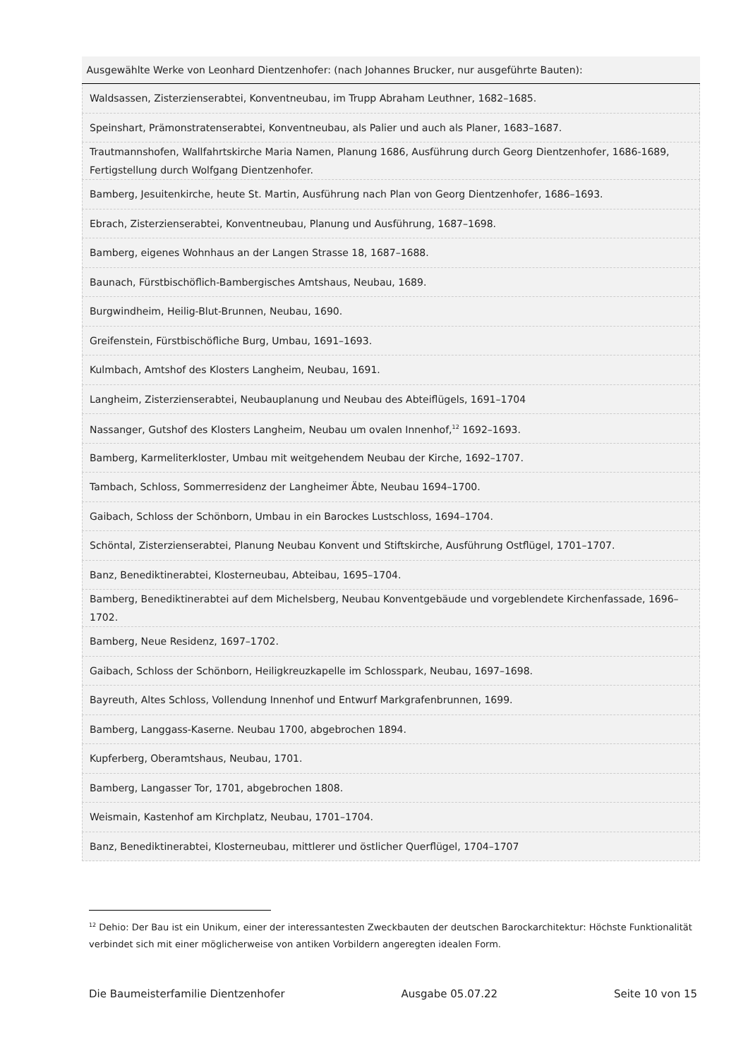| Ausgewählte Werke von Leonhard Dientzenhofer: (nach Johannes Brucker, nur ausgeführte Bauten): |
| --- |
| Waldsassen, Zisterzienserabtei, Konventneubau, im Trupp Abraham Leuthner, 1682–1685. |
| Speinshart, Prämonstratenserabtei, Konventneubau, als Palier und auch als Planer, 1683–1687. |
| Trautmannshofen, Wallfahrtskirche Maria Namen, Planung 1686, Ausführung durch Georg Dientzenhofer, 1686-1689, Fertigstellung durch Wolfgang Dientzenhofer. |
| Bamberg, Jesuitenkirche, heute St. Martin, Ausführung nach Plan von Georg Dientzenhofer, 1686–1693. |
| Ebrach, Zisterzienserabtei, Konventneubau, Planung und Ausführung, 1687–1698. |
| Bamberg, eigenes Wohnhaus an der Langen Strasse 18, 1687–1688. |
| Baunach, Fürstbischöflich-Bambergisches Amtshaus, Neubau, 1689. |
| Burgwindheim, Heilig-Blut-Brunnen, Neubau, 1690. |
| Greifenstein, Fürstbischöfliche Burg, Umbau, 1691–1693. |
| Kulmbach, Amtshof des Klosters Langheim, Neubau, 1691. |
| Langheim, Zisterzienserabtei, Neubauplanung und Neubau des Abteiflügels, 1691–1704 |
| Nassanger, Gutshof des Klosters Langheim, Neubau um ovalen Innenhof,<sup>12</sup> 1692–1693. |
| Bamberg, Karmeliterkloster, Umbau mit weitgehendem Neubau der Kirche, 1692–1707. |
| Tambach, Schloss, Sommerresidenz der Langheimer Äbte, Neubau 1694–1700. |
| Gaibach, Schloss der Schönborn, Umbau in ein Barockes Lustschloss, 1694–1704. |
| Schöntal, Zisterzienserabtei, Planung Neubau Konvent und Stiftskirche, Ausführung Ostflügel, 1701–1707. |
| Banz, Benediktinerabtei, Klosterneubau, Abteibau, 1695–1704. |
| Bamberg, Benediktinerabtei auf dem Michelsberg, Neubau Konventgebäude und vorgeblendete Kirchenfassade, 1696–1702. |
| Bamberg, Neue Residenz, 1697–1702. |
| Gaibach, Schloss der Schönborn, Heiligkreuzkapelle im Schlosspark, Neubau, 1697–1698. |
| Bayreuth, Altes Schloss, Vollendung Innenhof und Entwurf Markgrafenbrunnen, 1699. |
| Bamberg, Langgass-Kaserne. Neubau 1700, abgebrochen 1894. |
| Kupferberg, Oberamtshaus, Neubau, 1701. |
| Bamberg, Langasser Tor, 1701, abgebrochen 1808. |
| Weismain, Kastenhof am Kirchplatz, Neubau, 1701–1704. |
| Banz, Benediktinerabtei, Klosterneubau, mittlerer und östlicher Querflügel, 1704–1707 |
<sup>12</sup> Dehio: Der Bau ist ein Unikum, einer der interessantesten Zweckbauten der deutschen Barockarchitektur: Höchste Funktionalität verbindet sich mit einer möglicherweise von antiken Vorbildern angeregten idealen Form.
Die Baumeisterfamilie Dientzenhofer Ausgabe 05.07.22 Seite 10 von 15